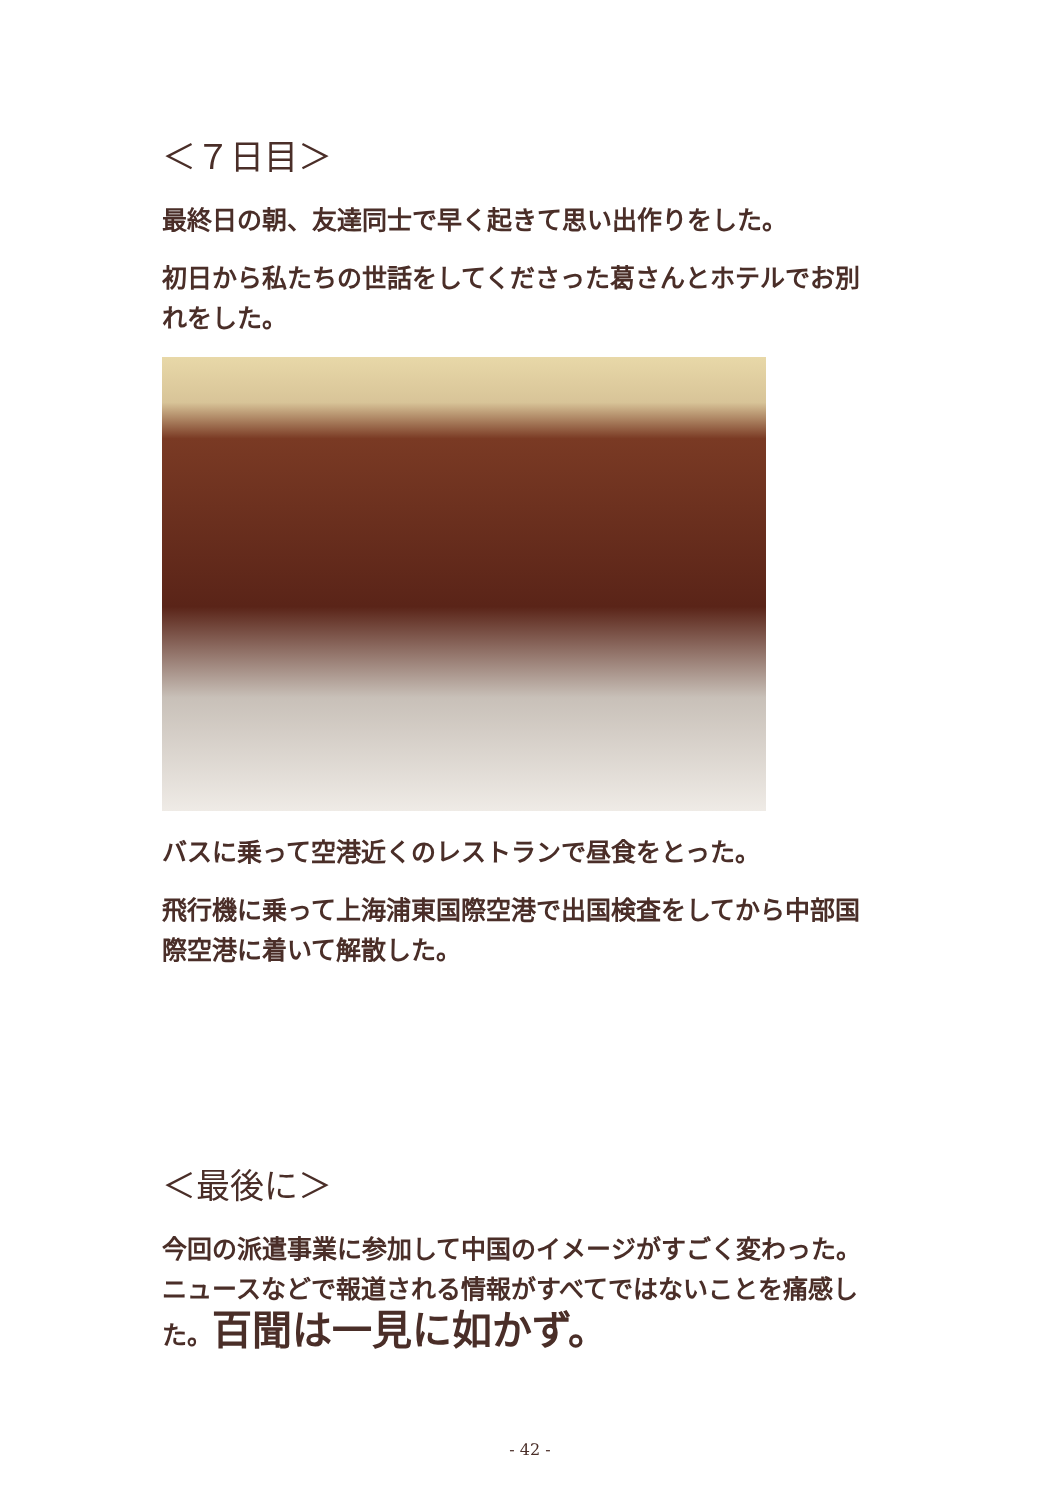＜７日目＞
最終日の朝、友達同士で早く起きて思い出作りをした。
初日から私たちの世話をしてくださった葛さんとホテルでお別れをした。
バスに乗って空港近くのレストランで昼食をとった。
飛行機に乗って上海浦東国際空港で出国検査をしてから中部国際空港に着いて解散した。
＜最後に＞
今回の派遣事業に参加して中国のイメージがすごく変わった。ニュースなどで報道される情報がすべてではないことを痛感した。百聞は一見に如かず。
- 42 -